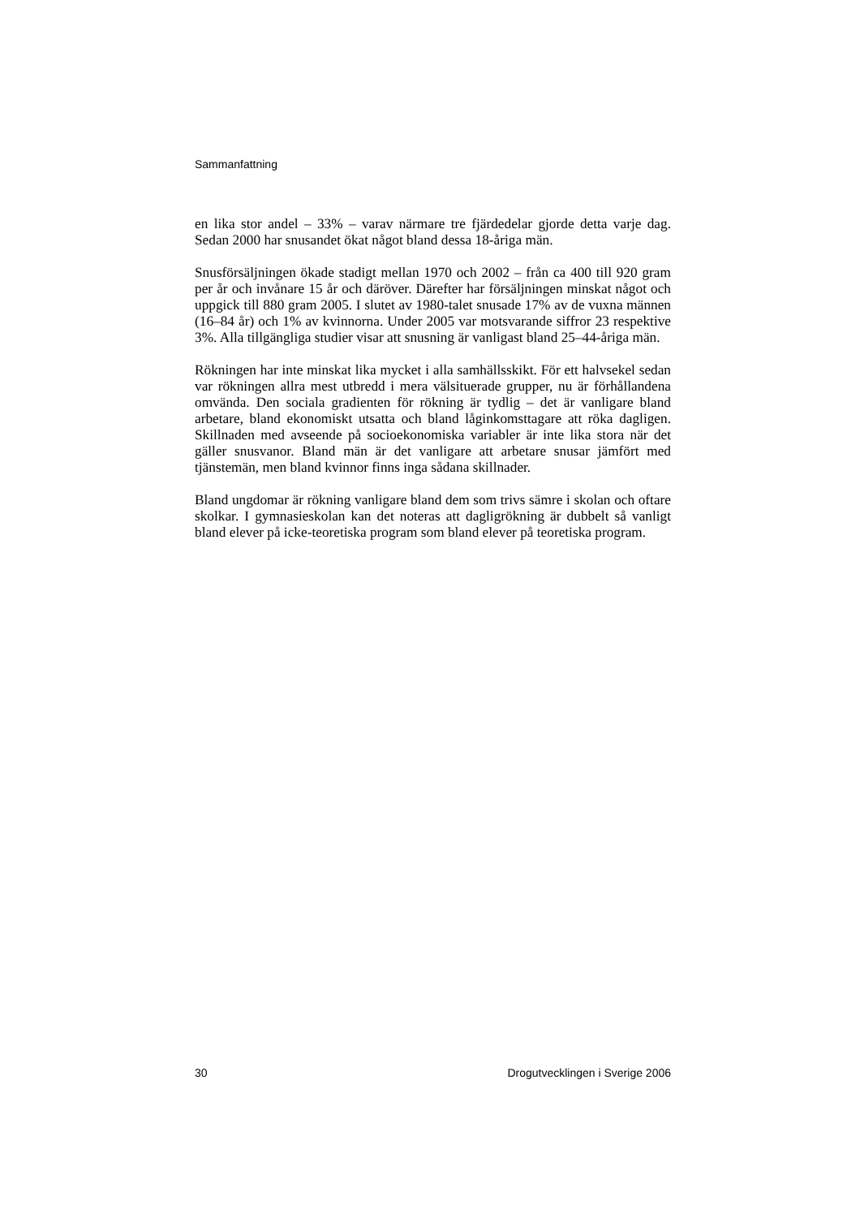Sammanfattning
en lika stor andel – 33% – varav närmare tre fjärdedelar gjorde detta varje dag. Sedan 2000 har snusandet ökat något bland dessa 18-åriga män.
Snusförsäljningen ökade stadigt mellan 1970 och 2002 – från ca 400 till 920 gram per år och invånare 15 år och däröver. Därefter har försäljningen minskat något och uppgick till 880 gram 2005. I slutet av 1980-talet snusade 17% av de vuxna männen (16–84 år) och 1% av kvinnorna. Under 2005 var motsvarande siffror 23 respektive 3%. Alla tillgängliga studier visar att snusning är vanligast bland 25–44-åriga män.
Rökningen har inte minskat lika mycket i alla samhällsskikt. För ett halvsekel sedan var rökningen allra mest utbredd i mera välsituerade grupper, nu är förhållandena omvända. Den sociala gradienten för rökning är tydlig – det är vanligare bland arbetare, bland ekonomiskt utsatta och bland låginkomsttagare att röka dagligen. Skillnaden med avseende på socioekonomiska variabler är inte lika stora när det gäller snusvanor. Bland män är det vanligare att arbetare snusar jämfört med tjänstemän, men bland kvinnor finns inga sådana skillnader.
Bland ungdomar är rökning vanligare bland dem som trivs sämre i skolan och oftare skolkar. I gymnasieskolan kan det noteras att dagligrökning är dubbelt så vanligt bland elever på icke-teoretiska program som bland elever på teoretiska program.
30 Drogutvecklingen i Sverige 2006